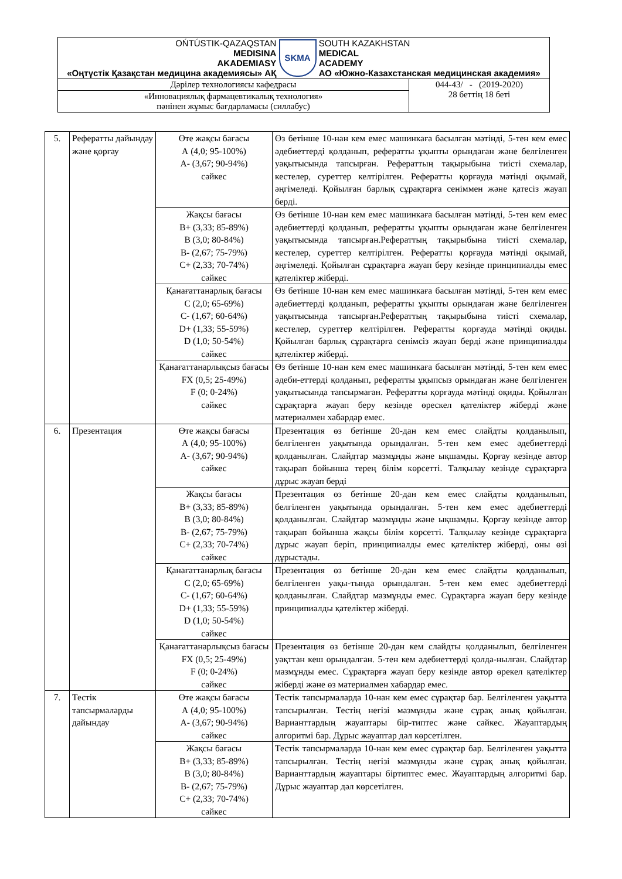| OŃTÚSTIK-QAZAQSTAN MEDISINA AKADEMIASY «Оңтүстік Қазақстан медицина академиясы» АҚ SKMA SOUTH KAZAKHSTAN MEDICAL ACADEMY АО «Южно-Казахстанская медицинская академия» | |
| Дәрілер технологиясы кафедрасы | 044-43/ - (2019-2020) 28 беттің 18 беті |
| «Инновациялық фармацевтикалық технология» пәнінен жұмыс бағдарламасы (силлабус) | |
| 5. | Рефератты дайындау және қорғау | Өте жақсы бағасы А (4,0; 95-100%) А- (3,67; 90-94%) сәйкес | Өз бетінше 10-нан кем емес машинкаға басылған мәтінді, 5-тен кем емес әдебиеттерді қолданып, рефератты ұқыпты орындаған және белгіленген уақытысында тапсырған. Рефераттың тақырыбына тиісті схемалар, кестелер, суреттер келтірілген. Рефератты қорғауда мәтінді оқымай, әңгімеледі. Қойылған барлық сұрақтарға сеніммен және қатесіз жауап берді. |
| | | Жақсы бағасы В+ (3,33; 85-89%) В (3,0; 80-84%) В- (2,67; 75-79%) С+ (2,33; 70-74%) сәйкес | Өз бетінше 10-нан кем емес машинкаға басылған мәтінді, 5-тен кем емес әдебиеттерді қолданып, рефератты ұқыпты орындаған және белгіленген уақытысында тапсырған.Рефераттың тақырыбына тиісті схемалар, кестелер, суреттер келтірілген. Рефератты қорғауда мәтінді оқымай, әңгімеледі. Қойылған сұрақтарға жауап беру кезінде принципиалды емес қателіктер жіберді. |
| | | Қанағаттанарлық бағасы С (2,0; 65-69%) С- (1,67; 60-64%) D+ (1,33; 55-59%) D (1,0; 50-54%) сәйкес | Өз бетінше 10-нан кем емес машинкаға басылған мәтінді, 5-тен кем емес әдебиеттерді қолданып, рефератты ұқыпты орындаған және белгіленген уақытысында тапсырған.Рефераттың тақырыбына тиісті схемалар, кестелер, суреттер келтірілген. Рефератты қорғауда мәтінді оқиды. Қойылған барлық сұрақтарға сенімсіз жауап берді және принципиалды қателіктер жіберді. |
| | | Қанағаттанарлықсыз бағасы FX (0,5; 25-49%) F (0; 0-24%) сәйкес | Өз бетінше 10-нан кем емес машинкаға басылған мәтінді, 5-тен кем емес әдеби-еттерді қолданып, рефератты ұқыпсыз орындаған және белгіленген уақытысында тапсырмаған. Рефератты қорғауда мәтінді оқиды. Қойылған сұрақтарға жауап беру кезінде өрескел қателіктер жіберді және материалмен хабардар емес. |
| 6. | Презентация | Өте жақсы бағасы А (4,0; 95-100%) А- (3,67; 90-94%) сәйкес | Презентация өз бетінше 20-дан кем емес слайдты қолданылып, белгіленген уақытында орындалған. 5-тен кем емес әдебиеттерді қолданылған. Слайдтар мазмұнды және ықшамды. Қорғау кезінде автор тақырап бойынша терең білім көрсетті. Талқылау кезінде сұрақтарға дұрыс жауап берді |
| | | Жақсы бағасы В+ (3,33; 85-89%) В (3,0; 80-84%) В- (2,67; 75-79%) С+ (2,33; 70-74%) сәйкес | Презентация өз бетінше 20-дан кем емес слайдты қолданылып, белгіленген уақытында орындалған. 5-тен кем емес әдебиеттерді қолданылған. Слайдтар мазмұнды және ықшамды. Қорғау кезінде автор тақырап бойынша жақсы білім көрсетті. Талқылау кезінде сұрақтарға дұрыс жауап беріп, принципиалды емес қателіктер жіберді, оны өзі дұрыстады. |
| | | Қанағаттанарлық бағасы С (2,0; 65-69%) С- (1,67; 60-64%) D+ (1,33; 55-59%) D (1,0; 50-54%) сәйкес | Презентация өз бетінше 20-дан кем емес слайдты қолданылып, белгіленген уақы-тында орындалған. 5-тен кем емес әдебиеттерді қолданылған. Слайдтар мазмұнды емес. Сұрақтарға жауап беру кезінде принципиалды қателіктер жіберді. |
| | | Қанағаттанарлықсыз бағасы FX (0,5; 25-49%) F (0; 0-24%) сәйкес | Презентация өз бетінше 20-дан кем слайдты қолданылып, белгіленген уақттан кеш орындалған. 5-тен кем әдебиеттерді қолда-нылған. Слайдтар мазмұнды емес. Сұрақтарға жауап беру кезінде автор өрекел қателіктер жіберді және өз материалмен хабардар емес. |
| 7. | Тестік тапсырмаларды дайындау | Өте жақсы бағасы А (4,0; 95-100%) А- (3,67; 90-94%) сәйкес | Тестік тапсырмаларда 10-нан кем емес сұрақтар бар. Белгіленген уақытта тапсырылған. Тестің негізі мазмұнды және сұрақ анық қойылған. Варианттардың жауаптары бір-типтес және сәйкес. Жауаптардың алгоритмі бар. Дұрыс жауаптар дәл көрсетілген. |
| | | Жақсы бағасы В+ (3,33; 85-89%) В (3,0; 80-84%) В- (2,67; 75-79%) С+ (2,33; 70-74%) сәйкес | Тестік тапсырмаларда 10-нан кем емес сұрақтар бар. Белгіленген уақытта тапсырылған. Тестің негізі мазмұнды және сұрақ анық қойылған. Варианттардың жауаптары біртиптес емес. Жауаптардың алгоритмі бар. Дұрыс жауаптар дәл көрсетілген. |